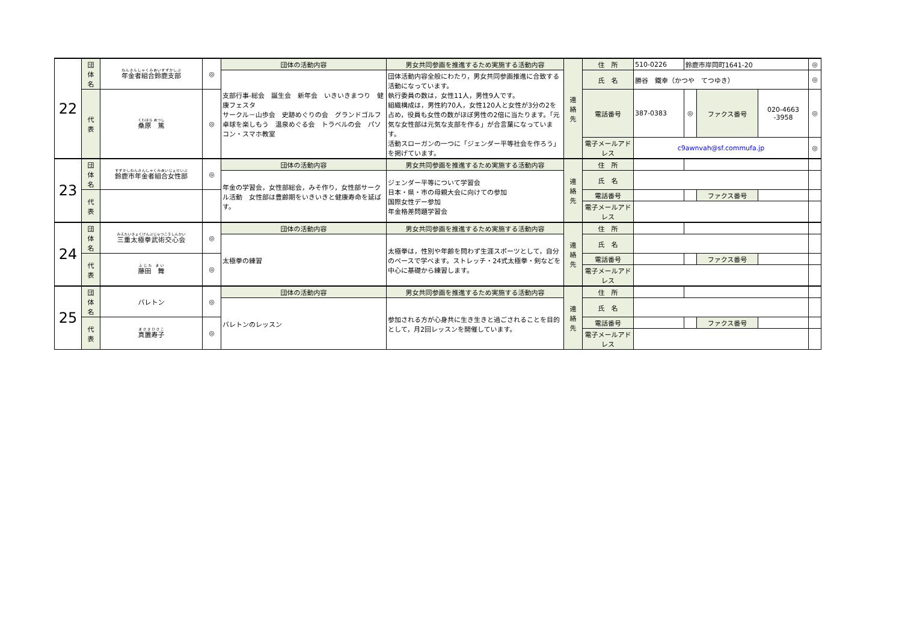| 22 | 団 体 名 | 年金者組合鈴鹿支部 | ◎ | 団体の活動内容 | 男女共同参画を推進するため実施する活動内容 | 連 絡 先 | 住 所 | 510-0226 | 鈴鹿市岸岡町1641-20 | | | ◎ |
| | | | | 支部行事-総会 誕生会 新年会 いきいきまつり 健康フェスタ サークル－山歩会 史跡めぐりの会 グランドゴルフ 卓球を楽しもう 温泉めぐる会 トラベルの会 パソコン・スマホ教室 | 団体活動内容全般にわたり，男女共同参画推進に合致する活動になっています。 執行委員の数は，女性11人，男性9人です。 組織構成は，男性約70人，女性120人と女性が3分の2を占め，役員も女性の数がほぼ男性の2倍に当たります。「元気な女性部は元気な支部を作る」が合言葉になっています。 活動スローガンの一つに「ジェンダー平等社会を作ろう」を掲げています。 | | 氏 名 | 勝谷 鐵幸（かつや てつゆき） | | | | ◎ |
| | 代 表 | 桑原 篤 | ◎ | | | | 電話番号 | 387-0383 | ◎ | ファクス番号 | 020-4663 -3958 | ◎ |
| | | | | | | | 電子メールアドレス | c9awnvah@sf.commufa.jp | | | | ◎ |
| 23 | 団 体 名 | 鈴鹿市年金者組合女性部 | ◎ | 団体の活動内容 | 男女共同参画を推進するため実施する活動内容 | 連 絡 先 | 住 所 | | | | | |
| | | | | 年金の学習会，女性部総会，みそ作り，女性部サークル活動 女性部は豊齢期をいきいきと健康寿命を延ばす。 | ジェンダー平等について学習会 日本・県・市の母親大会に向けての参加 国際女性デー参加 年金格差問題学習会 | | 氏 名 | | | | | |
| | 代 表 | | | | | | 電話番号 | | | ファクス番号 | | |
| | | | | | | | 電子メールアドレス | | | | | |
| 24 | 団 体 名 | 三重太極拳武術交心会 | ◎ | 団体の活動内容 | 男女共同参画を推進するため実施する活動内容 | 連 絡 先 | 住 所 | | | | | |
| | | | | 太極拳の練習 | 太極拳は，性別や年齢を問わず生涯スポーツとして，自分のペースで学べます。ストレッチ・24式太極拳・剣などを中心に基礎から練習します。 | | 氏 名 | | | | | |
| | 代 表 | 藤田 舞 | ◎ | | | | 電話番号 | | | ファクス番号 | | |
| | | | | | | | 電子メールアドレス | | | | | |
| 25 | 団 体 名 | バレトン | ◎ | 団体の活動内容 | 男女共同参画を推進するため実施する活動内容 | 連 絡 先 | 住 所 | | | | | |
| | | | | バレトンのレッスン | 参加される方が心身共に生き生きと過ごされることを目的として，月2回レッスンを開催しています。 | | 氏 名 | | | | | |
| | 代 表 | 真置寿子 | ◎ | | | | 電話番号 | | | ファクス番号 | | |
| | | | | | | | 電子メールアドレス | | | | | |